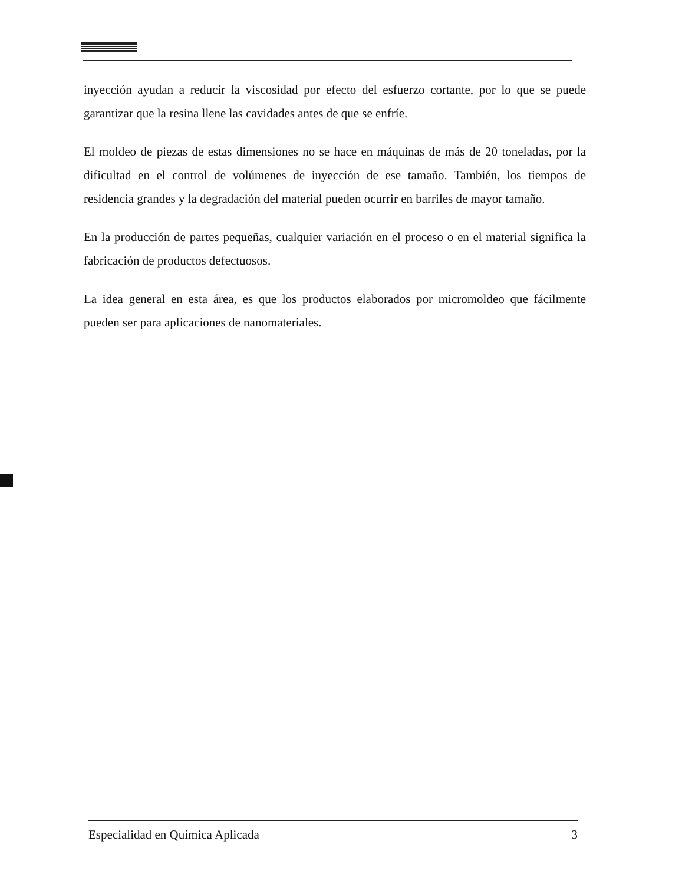inyección ayudan a reducir la viscosidad por efecto del esfuerzo cortante, por lo que se puede garantizar que la resina llene las cavidades antes de que se enfríe.
El moldeo de piezas de estas dimensiones no se hace en máquinas de más de 20 toneladas, por la dificultad en el control de volúmenes de inyección de ese tamaño. También, los tiempos de residencia grandes y la degradación del material pueden ocurrir en barriles de mayor tamaño.
En la producción de partes pequeñas, cualquier variación en el proceso o en el material significa la fabricación de productos defectuosos.
La idea general en esta área, es que los productos elaborados por micromoldeo que fácilmente pueden ser para aplicaciones de nanomateriales.
Especialidad en Química Aplicada 3